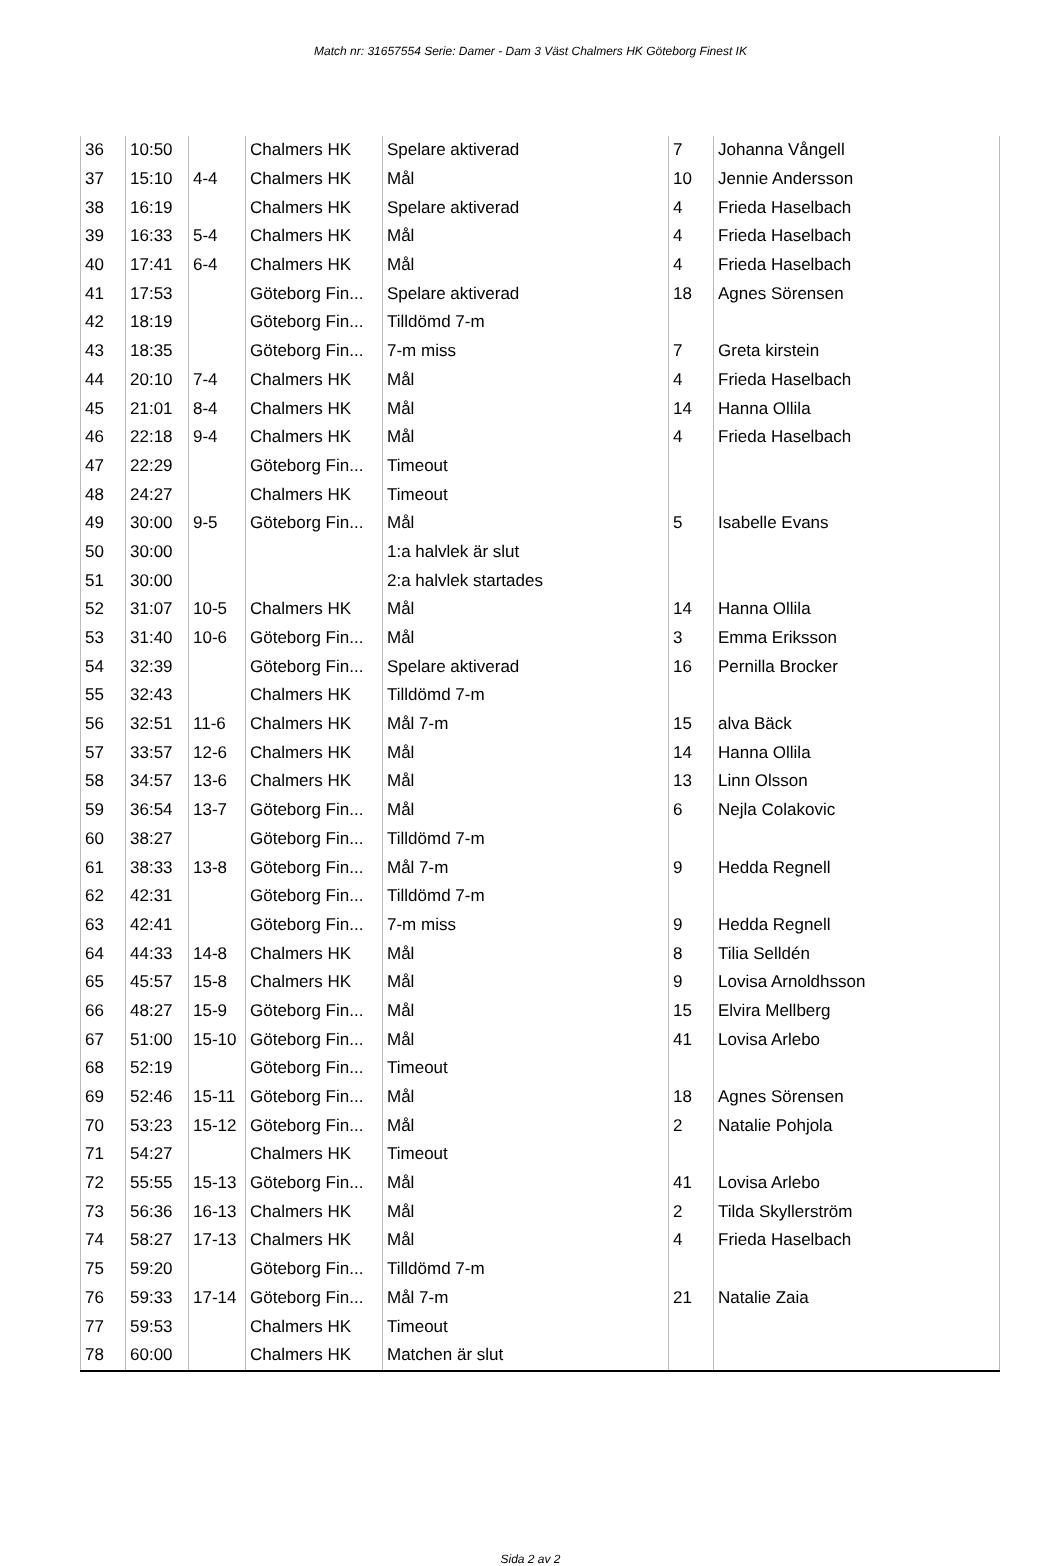Match nr: 31657554 Serie: Damer - Dam 3 Väst Chalmers HK Göteborg Finest IK
| 36 | 10:50 | | Chalmers HK | Spelare aktiverad | 7 | Johanna Vångell |
| 37 | 15:10 | 4-4 | Chalmers HK | Mål | 10 | Jennie Andersson |
| 38 | 16:19 | | Chalmers HK | Spelare aktiverad | 4 | Frieda Haselbach |
| 39 | 16:33 | 5-4 | Chalmers HK | Mål | 4 | Frieda Haselbach |
| 40 | 17:41 | 6-4 | Chalmers HK | Mål | 4 | Frieda Haselbach |
| 41 | 17:53 | | Göteborg Fin... | Spelare aktiverad | 18 | Agnes Sörensen |
| 42 | 18:19 | | Göteborg Fin... | Tilldömd 7-m | | |
| 43 | 18:35 | | Göteborg Fin... | 7-m miss | 7 | Greta kirstein |
| 44 | 20:10 | 7-4 | Chalmers HK | Mål | 4 | Frieda Haselbach |
| 45 | 21:01 | 8-4 | Chalmers HK | Mål | 14 | Hanna Ollila |
| 46 | 22:18 | 9-4 | Chalmers HK | Mål | 4 | Frieda Haselbach |
| 47 | 22:29 | | Göteborg Fin... | Timeout | | |
| 48 | 24:27 | | Chalmers HK | Timeout | | |
| 49 | 30:00 | 9-5 | Göteborg Fin... | Mål | 5 | Isabelle Evans |
| 50 | 30:00 | | | 1:a halvlek är slut | | |
| 51 | 30:00 | | | 2:a halvlek startades | | |
| 52 | 31:07 | 10-5 | Chalmers HK | Mål | 14 | Hanna Ollila |
| 53 | 31:40 | 10-6 | Göteborg Fin... | Mål | 3 | Emma Eriksson |
| 54 | 32:39 | | Göteborg Fin... | Spelare aktiverad | 16 | Pernilla Brocker |
| 55 | 32:43 | | Chalmers HK | Tilldömd 7-m | | |
| 56 | 32:51 | 11-6 | Chalmers HK | Mål 7-m | 15 | alva Bäck |
| 57 | 33:57 | 12-6 | Chalmers HK | Mål | 14 | Hanna Ollila |
| 58 | 34:57 | 13-6 | Chalmers HK | Mål | 13 | Linn Olsson |
| 59 | 36:54 | 13-7 | Göteborg Fin... | Mål | 6 | Nejla Colakovic |
| 60 | 38:27 | | Göteborg Fin... | Tilldömd 7-m | | |
| 61 | 38:33 | 13-8 | Göteborg Fin... | Mål 7-m | 9 | Hedda Regnell |
| 62 | 42:31 | | Göteborg Fin... | Tilldömd 7-m | | |
| 63 | 42:41 | | Göteborg Fin... | 7-m miss | 9 | Hedda Regnell |
| 64 | 44:33 | 14-8 | Chalmers HK | Mål | 8 | Tilia Selldén |
| 65 | 45:57 | 15-8 | Chalmers HK | Mål | 9 | Lovisa Arnoldhsson |
| 66 | 48:27 | 15-9 | Göteborg Fin... | Mål | 15 | Elvira Mellberg |
| 67 | 51:00 | 15-10 | Göteborg Fin... | Mål | 41 | Lovisa Arlebo |
| 68 | 52:19 | | Göteborg Fin... | Timeout | | |
| 69 | 52:46 | 15-11 | Göteborg Fin... | Mål | 18 | Agnes Sörensen |
| 70 | 53:23 | 15-12 | Göteborg Fin... | Mål | 2 | Natalie Pohjola |
| 71 | 54:27 | | Chalmers HK | Timeout | | |
| 72 | 55:55 | 15-13 | Göteborg Fin... | Mål | 41 | Lovisa Arlebo |
| 73 | 56:36 | 16-13 | Chalmers HK | Mål | 2 | Tilda Skyllerström |
| 74 | 58:27 | 17-13 | Chalmers HK | Mål | 4 | Frieda Haselbach |
| 75 | 59:20 | | Göteborg Fin... | Tilldömd 7-m | | |
| 76 | 59:33 | 17-14 | Göteborg Fin... | Mål 7-m | 21 | Natalie Zaia |
| 77 | 59:53 | | Chalmers HK | Timeout | | |
| 78 | 60:00 | | Chalmers HK | Matchen är slut | | |
Sida 2 av 2